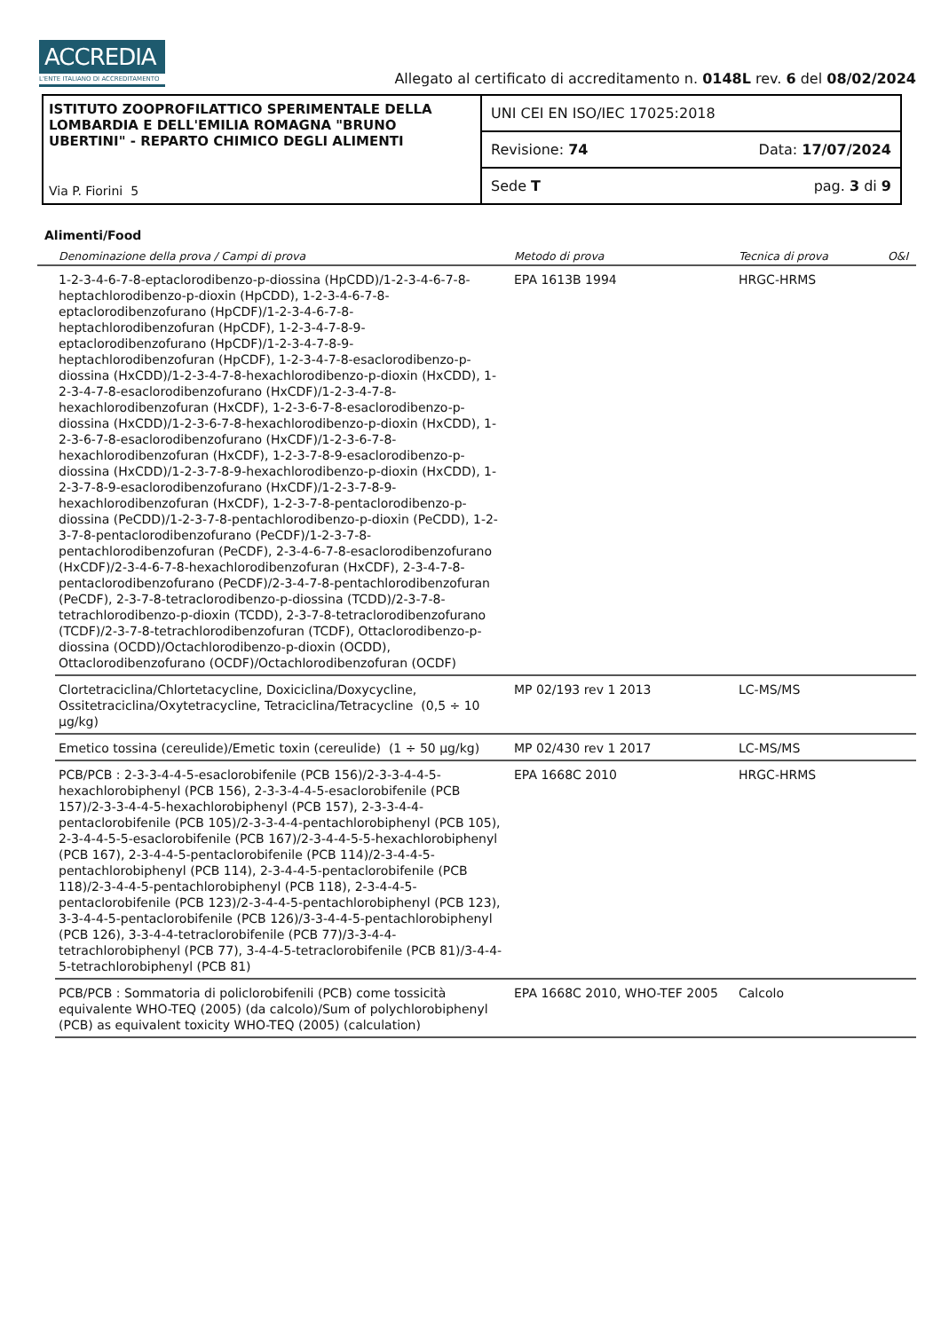ACCREDIA
L'ENTE ITALIANO DI ACCREDITAMENTO
Allegato al certificato di accreditamento n. 0148L rev. 6 del 08/02/2024
ISTITUTO ZOOPROFILATTICO SPERIMENTALE DELLA LOMBARDIA E DELL'EMILIA ROMAGNA "BRUNO UBERTINI" - REPARTO CHIMICO DEGLI ALIMENTI
Via P. Fiorini 5
UNI CEI EN ISO/IEC 17025:2018
Revisione: 74 Data: 17/07/2024
Sede T pag. 3 di 9
Alimenti/Food
| | Denominazione della prova / Campi di prova | Metodo di prova | Tecnica di prova | O&I |
| --- | --- | --- | --- | --- |
| | 1-2-3-4-6-7-8-eptaclorodibenzo-p-diossina (HpCDD)/1-2-3-4-6-7-8-heptachlorodibenzo-p-dioxin (HpCDD), 1-2-3-4-6-7-8-eptaclorodibenzofurano (HpCDF)/1-2-3-4-6-7-8-heptachlorodibenzofuran (HpCDF), 1-2-3-4-7-8-9-eptaclorodibenzofurano (HpCDF)/1-2-3-4-7-8-9-heptachlorodibenzofuran (HpCDF), 1-2-3-4-7-8-esaclorodibenzo-p-diossina (HxCDD)/1-2-3-4-7-8-hexachlorodibenzo-p-dioxin (HxCDD), 1-2-3-4-7-8-esaclorodibenzofurano (HxCDF)/1-2-3-4-7-8-hexachlorodibenzofuran (HxCDF), 1-2-3-6-7-8-esaclorodibenzo-p-diossina (HxCDD)/1-2-3-6-7-8-hexachlorodibenzo-p-dioxin (HxCDD), 1-2-3-6-7-8-esaclorodibenzofurano (HxCDF)/1-2-3-6-7-8-hexachlorodibenzofuran (HxCDF), 1-2-3-7-8-9-esaclorodibenzo-p-diossina (HxCDD)/1-2-3-7-8-9-hexachlorodibenzo-p-dioxin (HxCDD), 1-2-3-7-8-9-esaclorodibenzofurano (HxCDF)/1-2-3-7-8-9-hexachlorodibenzofuran (HxCDF), 1-2-3-7-8-pentaclorodibenzo-p-diossina (PeCDD)/1-2-3-7-8-pentachlorodibenzo-p-dioxin (PeCDD), 1-2-3-7-8-pentaclorodibenzofurano (PeCDF)/1-2-3-7-8-pentachlorodibenzofuran (PeCDF), 2-3-4-6-7-8-esaclorodibenzofurano (HxCDF)/2-3-4-6-7-8-hexachlorodibenzofuran (HxCDF), 2-3-4-7-8-pentaclorodibenzofurano (PeCDF)/2-3-4-7-8-pentachlorodibenzofuran (PeCDF), 2-3-7-8-tetraclorodibenzo-p-diossina (TCDD)/2-3-7-8-tetrachlorodibenzo-p-dioxin (TCDD), 2-3-7-8-tetraclorodibenzofurano (TCDF)/2-3-7-8-tetrachlorodibenzofuran (TCDF), Ottaclorodibenzo-p-diossina (OCDD)/Octachlorodibenzo-p-dioxin (OCDD), Ottaclorodibenzofurano (OCDF)/Octachlorodibenzofuran (OCDF) | EPA 1613B 1994 | HRGC-HRMS | |
| | Clortetraciclina/Chlortetacycline, Doxiciclina/Doxycycline, Ossitetraciclina/Oxytetracycline, Tetraciclina/Tetracycline (0,5 ÷ 10 µg/kg) | MP 02/193 rev 1 2013 | LC-MS/MS | |
| | Emetico tossina (cereulide)/Emetic toxin (cereulide) (1 ÷ 50 µg/kg) | MP 02/430 rev 1 2017 | LC-MS/MS | |
| | PCB/PCB : 2-3-3-4-4-5-esaclorobifenile (PCB 156)/2-3-3-4-4-5-hexachlorobiphenyl (PCB 156), 2-3-3-4-4-5-esaclorobifenile (PCB 157)/2-3-3-4-4-5-hexachlorobiphenyl (PCB 157), 2-3-3-4-4-pentaclorobifenile (PCB 105)/2-3-3-4-4-pentachlorobiphenyl (PCB 105), 2-3-4-4-5-5-esaclorobifenile (PCB 167)/2-3-4-4-5-5-hexachlorobiphenyl (PCB 167), 2-3-4-4-5-pentaclorobifenile (PCB 114)/2-3-4-4-5-pentachlorobiphenyl (PCB 114), 2-3-4-4-5-pentaclorobifenile (PCB 118)/2-3-4-4-5-pentachlorobiphenyl (PCB 118), 2-3-4-4-5-pentaclorobifenile (PCB 123)/2-3-4-4-5-pentachlorobiphenyl (PCB 123), 3-3-4-4-5-pentaclorobifenile (PCB 126)/3-3-4-4-5-pentachlorobiphenyl (PCB 126), 3-3-4-4-tetraclorobifenile (PCB 77)/3-3-4-4-tetrachlorobiphenyl (PCB 77), 3-4-4-5-tetraclorobifenile (PCB 81)/3-4-4-5-tetrachlorobiphenyl (PCB 81) | EPA 1668C 2010 | HRGC-HRMS | |
| | PCB/PCB : Sommatoria di policlorobifenili (PCB) come tossicità equivalente WHO-TEQ (2005) (da calcolo)/Sum of polychlorobiphenyl (PCB) as equivalent toxicity WHO-TEQ (2005) (calculation) | EPA 1668C 2010, WHO-TEF 2005 | Calcolo | |